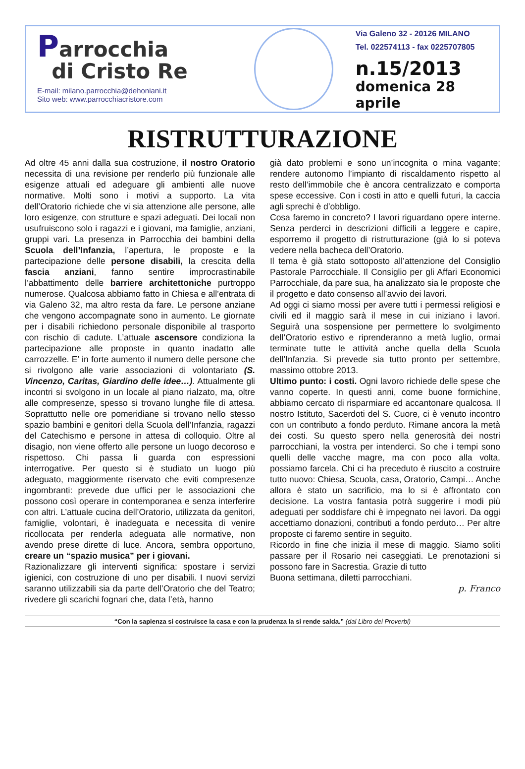Parrocchia
di Cristo Re
E-mail: milano.parrocchia@dehoniani.it
Sito web: www.parrocchiacristore.com
Via Galeno 32 - 20126 MILANO
Tel. 022574113 - fax 0225707805
n.15/2013
domenica 28 aprile
RISTRUTTURAZIONE
Ad oltre 45 anni dalla sua costruzione, il nostro Oratorio necessita di una revisione per renderlo più funzionale alle esigenze attuali ed adeguare gli ambienti alle nuove normative. Molti sono i motivi a supporto. La vita dell’Oratorio richiede che vi sia attenzione alle persone, alle loro esigenze, con strutture e spazi adeguati. Dei locali non usufruiscono solo i ragazzi e i giovani, ma famiglie, anziani, gruppi vari. La presenza in Parrocchia dei bambini della Scuola dell’Infanzia, l’apertura, le proposte e la partecipazione delle persone disabili, la crescita della fascia anziani, fanno sentire improcrastinabile l’abbattimento delle barriere architettoniche purtroppo numerose. Qualcosa abbiamo fatto in Chiesa e all’entrata di via Galeno 32, ma altro resta da fare. Le persone anziane che vengono accompagnate sono in aumento. Le giornate per i disabili richiedono personale disponibile al trasporto con rischio di cadute. L’attuale ascensore condiziona la partecipazione alle proposte in quanto inadatto alle carrozzelle. E’ in forte aumento il numero delle persone che si rivolgono alle varie associazioni di volontariato (S. Vincenzo, Caritas, Giardino delle idee…). Attualmente gli incontri si svolgono in un locale al piano rialzato, ma, oltre alle compresenze, spesso si trovano lunghe file di attesa. Soprattutto nelle ore pomeridiane si trovano nello stesso spazio bambini e genitori della Scuola dell’Infanzia, ragazzi del Catechismo e persone in attesa di colloquio. Oltre al disagio, non viene offerto alle persone un luogo decoroso e rispettoso. Chi passa li guarda con espressioni interrogative. Per questo si è studiato un luogo più adeguato, maggiormente riservato che eviti compresenze ingombranti: prevede due uffici per le associazioni che possono così operare in contemporanea e senza interferire con altri. L’attuale cucina dell’Oratorio, utilizzata da genitori, famiglie, volontari, è inadeguata e necessita di venire ricollocata per renderla adeguata alle normative, non avendo prese dirette di luce. Ancora, sembra opportuno, creare un “spazio musica” per i giovani.
Razionalizzare gli interventi significa: spostare i servizi igienici, con costruzione di uno per disabili. I nuovi servizi saranno utilizzabili sia da parte dell’Oratorio che del Teatro; rivedere gli scarichi fognari che, data l’età, hanno
già dato problemi e sono un’incognita o mina vagante; rendere autonomo l’impianto di riscaldamento rispetto al resto dell’immobile che è ancora centralizzato e comporta spese eccessive. Con i costi in atto e quelli futuri, la caccia agli sprechi è d’obbligo.
Cosa faremo in concreto? I lavori riguardano opere interne. Senza perderci in descrizioni difficili a leggere e capire, esporremo il progetto di ristrutturazione (già lo si poteva vedere nella bacheca dell’Oratorio.
Il tema è già stato sottoposto all’attenzione del Consiglio Pastorale Parrocchiale. Il Consiglio per gli Affari Economici Parrocchiale, da pare sua, ha analizzato sia le proposte che il progetto e dato consenso all’avvio dei lavori.
Ad oggi ci siamo mossi per avere tutti i permessi religiosi e civili ed il maggio sarà il mese in cui iniziano i lavori. Seguirà una sospensione per permettere lo svolgimento dell’Oratorio estivo e riprenderanno a metà luglio, ormai terminate tutte le attività anche quella della Scuola dell’Infanzia. Si prevede sia tutto pronto per settembre, massimo ottobre 2013.
Ultimo punto: i costi. Ogni lavoro richiede delle spese che vanno coperte. In questi anni, come buone formichine, abbiamo cercato di risparmiare ed accantonare qualcosa. Il nostro Istituto, Sacerdoti del S. Cuore, ci è venuto incontro con un contributo a fondo perduto. Rimane ancora la metà dei costi. Su questo spero nella generosità dei nostri parrocchiani, la vostra per intenderci. So che i tempi sono quelli delle vacche magre, ma con poco alla volta, possiamo farcela. Chi ci ha preceduto è riuscito a costruire tutto nuovo: Chiesa, Scuola, casa, Oratorio, Campi… Anche allora è stato un sacrificio, ma lo si è affrontato con decisione. La vostra fantasia potrà suggerire i modi più adeguati per soddisfare chi è impegnato nei lavori. Da oggi accettiamo donazioni, contributi a fondo perduto… Per altre proposte ci faremo sentire in seguito.
Ricordo in fine che inizia il mese di maggio. Siamo soliti passare per il Rosario nei caseggiati. Le prenotazioni si possono fare in Sacrestia. Grazie di tutto
Buona settimana, diletti parrocchiani.
p. Franco
“Con la sapienza si costruisce la casa e con la prudenza la si rende salda.” (dal Libro dei Proverbi)